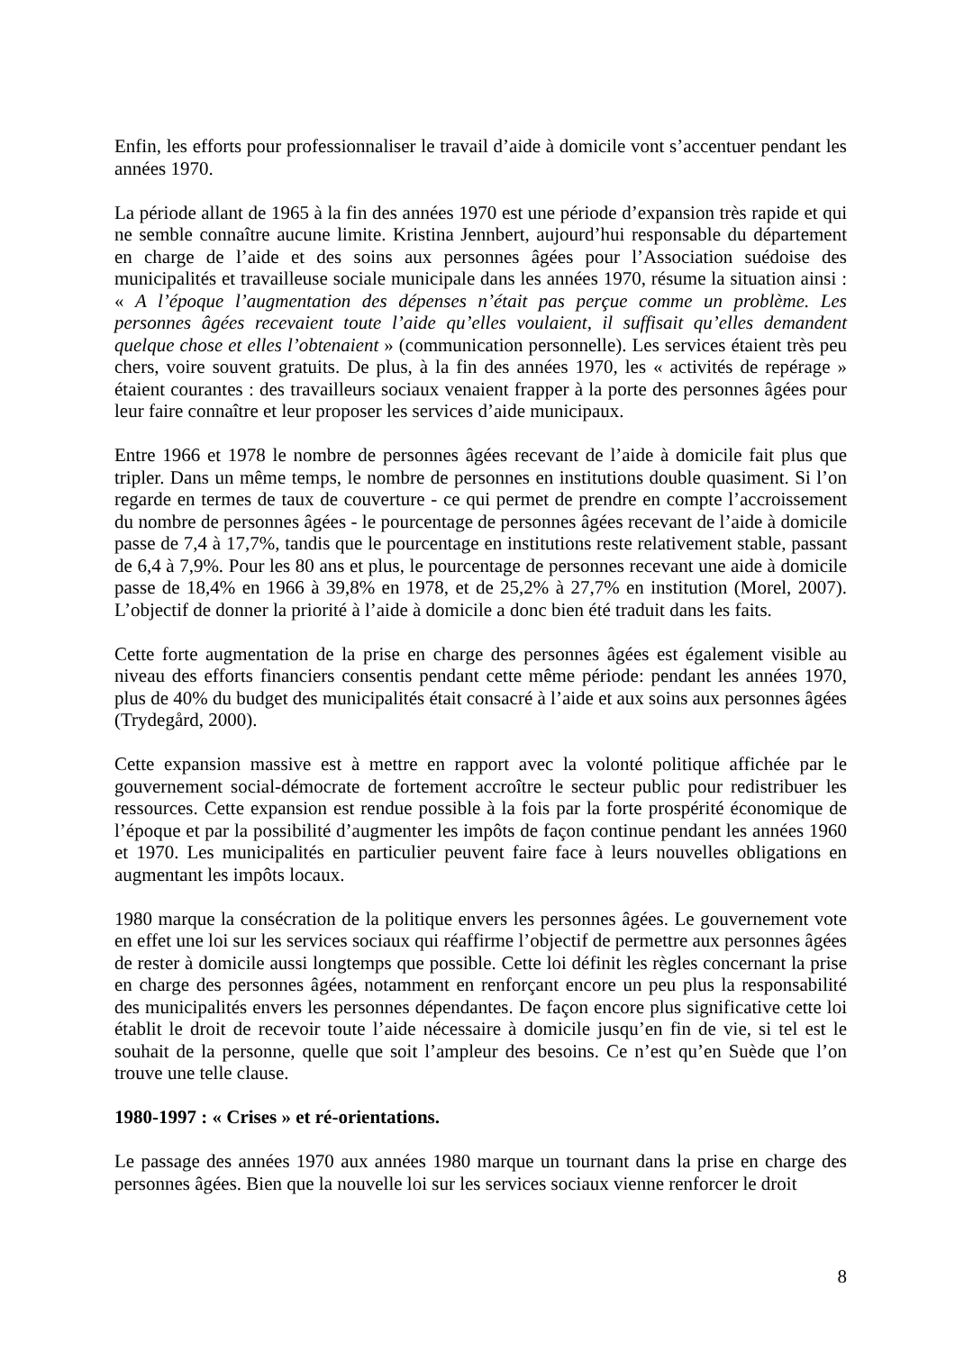Enfin, les efforts pour professionnaliser le travail d’aide à domicile vont s’accentuer pendant les années 1970.
La période allant de 1965 à la fin des années 1970 est une période d’expansion très rapide et qui ne semble connaître aucune limite. Kristina Jennbert, aujourd’hui responsable du département en charge de l’aide et des soins aux personnes âgées pour l’Association suédoise des municipalités et travailleuse sociale municipale dans les années 1970, résume la situation ainsi : « A l’époque l’augmentation des dépenses n’était pas perçue comme un problème. Les personnes âgées recevaient toute l’aide qu’elles voulaient, il suffisait qu’elles demandent quelque chose et elles l’obtenaient » (communication personnelle). Les services étaient très peu chers, voire souvent gratuits. De plus, à la fin des années 1970, les « activités de repérage » étaient courantes : des travailleurs sociaux venaient frapper à la porte des personnes âgées pour leur faire connaître et leur proposer les services d’aide municipaux.
Entre 1966 et 1978 le nombre de personnes âgées recevant de l’aide à domicile fait plus que tripler. Dans un même temps, le nombre de personnes en institutions double quasiment. Si l’on regarde en termes de taux de couverture - ce qui permet de prendre en compte l’accroissement du nombre de personnes âgées - le pourcentage de personnes âgées recevant de l’aide à domicile passe de 7,4 à 17,7%, tandis que le pourcentage en institutions reste relativement stable, passant de 6,4 à 7,9%. Pour les 80 ans et plus, le pourcentage de personnes recevant une aide à domicile passe de 18,4% en 1966 à 39,8% en 1978, et de 25,2% à 27,7% en institution (Morel, 2007). L’objectif de donner la priorité à l’aide à domicile a donc bien été traduit dans les faits.
Cette forte augmentation de la prise en charge des personnes âgées est également visible au niveau des efforts financiers consentis pendant cette même période: pendant les années 1970, plus de 40% du budget des municipalités était consacré à l’aide et aux soins aux personnes âgées (Trydegård, 2000).
Cette expansion massive est à mettre en rapport avec la volonté politique affichée par le gouvernement social-démocrate de fortement accroître le secteur public pour redistribuer les ressources. Cette expansion est rendue possible à la fois par la forte prospérité économique de l’époque et par la possibilité d’augmenter les impôts de façon continue pendant les années 1960 et 1970. Les municipalités en particulier peuvent faire face à leurs nouvelles obligations en augmentant les impôts locaux.
1980 marque la consécration de la politique envers les personnes âgées. Le gouvernement vote en effet une loi sur les services sociaux qui réaffirme l’objectif de permettre aux personnes âgées de rester à domicile aussi longtemps que possible. Cette loi définit les règles concernant la prise en charge des personnes âgées, notamment en renforçant encore un peu plus la responsabilité des municipalités envers les personnes dépendantes. De façon encore plus significative cette loi établit le droit de recevoir toute l’aide nécessaire à domicile jusqu’en fin de vie, si tel est le souhait de la personne, quelle que soit l’ampleur des besoins. Ce n’est qu’en Suède que l’on trouve une telle clause.
1980-1997 : « Crises » et ré-orientations.
Le passage des années 1970 aux années 1980 marque un tournant dans la prise en charge des personnes âgées. Bien que la nouvelle loi sur les services sociaux vienne renforcer le droit
8